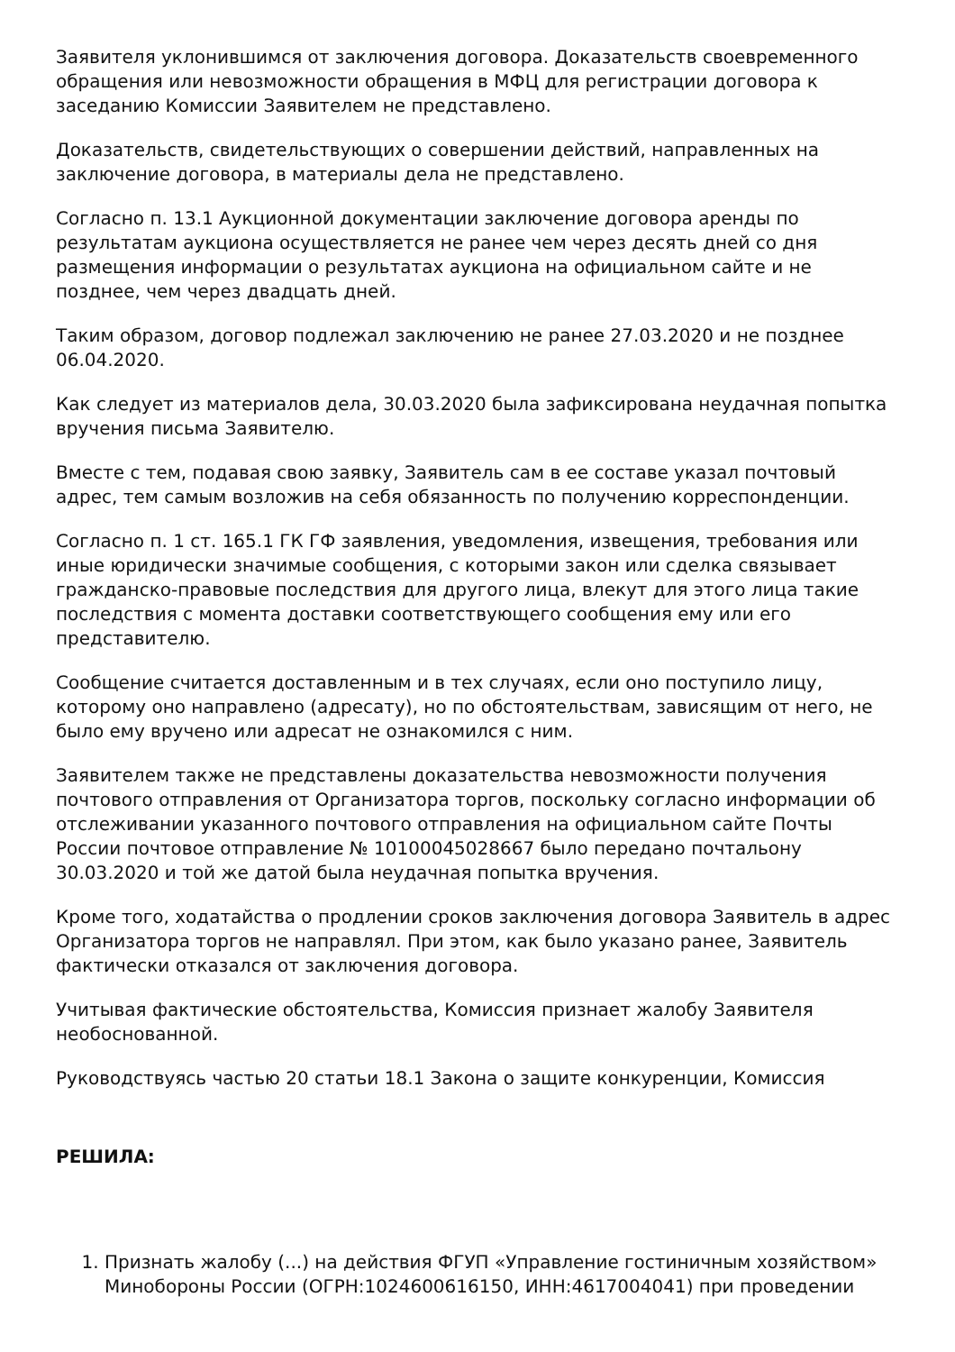Заявителя уклонившимся от заключения договора. Доказательств своевременного обращения или невозможности обращения в МФЦ для регистрации договора к заседанию Комиссии Заявителем не представлено.
Доказательств, свидетельствующих о совершении действий, направленных на заключение договора, в материалы дела не представлено.
Согласно п. 13.1 Аукционной документации заключение договора аренды по результатам аукциона осуществляется не ранее чем через десять дней со дня размещения информации о результатах аукциона на официальном сайте и не позднее, чем через двадцать дней.
Таким образом, договор подлежал заключению не ранее 27.03.2020 и не позднее 06.04.2020.
Как следует из материалов дела, 30.03.2020 была зафиксирована неудачная попытка вручения письма Заявителю.
Вместе с тем, подавая свою заявку, Заявитель сам в ее составе указал почтовый адрес, тем самым возложив на себя обязанность по получению корреспонденции.
Согласно п. 1 ст. 165.1 ГК ГФ заявления, уведомления, извещения, требования или иные юридически значимые сообщения, с которыми закон или сделка связывает гражданско-правовые последствия для другого лица, влекут для этого лица такие последствия с момента доставки соответствующего сообщения ему или его представителю.
Сообщение считается доставленным и в тех случаях, если оно поступило лицу, которому оно направлено (адресату), но по обстоятельствам, зависящим от него, не было ему вручено или адресат не ознакомился с ним.
Заявителем также не представлены доказательства невозможности получения почтового отправления от Организатора торгов, поскольку согласно информации об отслеживании указанного почтового отправления на официальном сайте Почты России почтовое отправление № 10100045028667 было передано почтальону 30.03.2020 и той же датой была неудачная попытка вручения.
Кроме того, ходатайства о продлении сроков заключения договора Заявитель в адрес Организатора торгов не направлял. При этом, как было указано ранее, Заявитель фактически отказался от заключения договора.
Учитывая фактические обстоятельства, Комиссия признает жалобу Заявителя необоснованной.
Руководствуясь частью 20 статьи 18.1 Закона о защите конкуренции, Комиссия
РЕШИЛА:
1. Признать жалобу (...) на действия ФГУП «Управление гостиничным хозяйством» Минобороны России (ОГРН:1024600616150, ИНН:4617004041) при проведении